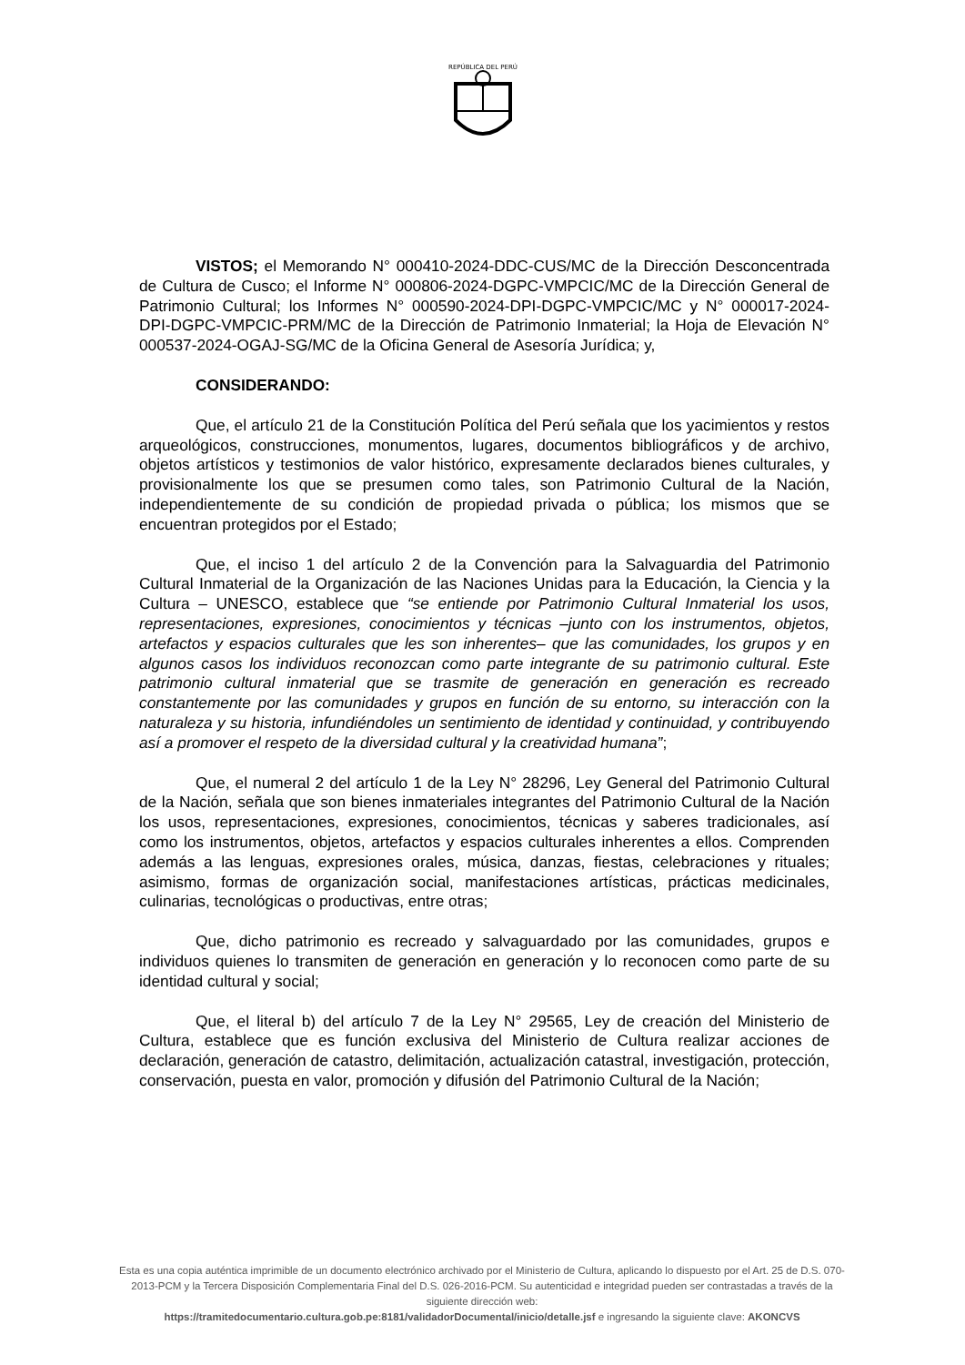REPÚBLICA DEL PERÚ
VISTOS; el Memorando N° 000410-2024-DDC-CUS/MC de la Dirección Desconcentrada de Cultura de Cusco; el Informe N° 000806-2024-DGPC-VMPCIC/MC de la Dirección General de Patrimonio Cultural; los Informes N° 000590-2024-DPI-DGPC-VMPCIC/MC y N° 000017-2024-DPI-DGPC-VMPCIC-PRM/MC de la Dirección de Patrimonio Inmaterial; la Hoja de Elevación N° 000537-2024-OGAJ-SG/MC de la Oficina General de Asesoría Jurídica; y,
CONSIDERANDO:
Que, el artículo 21 de la Constitución Política del Perú señala que los yacimientos y restos arqueológicos, construcciones, monumentos, lugares, documentos bibliográficos y de archivo, objetos artísticos y testimonios de valor histórico, expresamente declarados bienes culturales, y provisionalmente los que se presumen como tales, son Patrimonio Cultural de la Nación, independientemente de su condición de propiedad privada o pública; los mismos que se encuentran protegidos por el Estado;
Que, el inciso 1 del artículo 2 de la Convención para la Salvaguardia del Patrimonio Cultural Inmaterial de la Organización de las Naciones Unidas para la Educación, la Ciencia y la Cultura – UNESCO, establece que “se entiende por Patrimonio Cultural Inmaterial los usos, representaciones, expresiones, conocimientos y técnicas –junto con los instrumentos, objetos, artefactos y espacios culturales que les son inherentes– que las comunidades, los grupos y en algunos casos los individuos reconozcan como parte integrante de su patrimonio cultural. Este patrimonio cultural inmaterial que se trasmite de generación en generación es recreado constantemente por las comunidades y grupos en función de su entorno, su interacción con la naturaleza y su historia, infundiéndoles un sentimiento de identidad y continuidad, y contribuyendo así a promover el respeto de la diversidad cultural y la creatividad humana”;
Que, el numeral 2 del artículo 1 de la Ley N° 28296, Ley General del Patrimonio Cultural de la Nación, señala que son bienes inmateriales integrantes del Patrimonio Cultural de la Nación los usos, representaciones, expresiones, conocimientos, técnicas y saberes tradicionales, así como los instrumentos, objetos, artefactos y espacios culturales inherentes a ellos. Comprenden además a las lenguas, expresiones orales, música, danzas, fiestas, celebraciones y rituales; asimismo, formas de organización social, manifestaciones artísticas, prácticas medicinales, culinarias, tecnológicas o productivas, entre otras;
Que, dicho patrimonio es recreado y salvaguardado por las comunidades, grupos e individuos quienes lo transmiten de generación en generación y lo reconocen como parte de su identidad cultural y social;
Que, el literal b) del artículo 7 de la Ley N° 29565, Ley de creación del Ministerio de Cultura, establece que es función exclusiva del Ministerio de Cultura realizar acciones de declaración, generación de catastro, delimitación, actualización catastral, investigación, protección, conservación, puesta en valor, promoción y difusión del Patrimonio Cultural de la Nación;
Esta es una copia auténtica imprimible de un documento electrónico archivado por el Ministerio de Cultura, aplicando lo dispuesto por el Art. 25 de D.S. 070-2013-PCM y la Tercera Disposición Complementaria Final del D.S. 026-2016-PCM. Su autenticidad e integridad pueden ser contrastadas a través de la siguiente dirección web:
https://tramitedocumentario.cultura.gob.pe:8181/validadorDocumental/inicio/detalle.jsf e ingresando la siguiente clave: AKONCVS